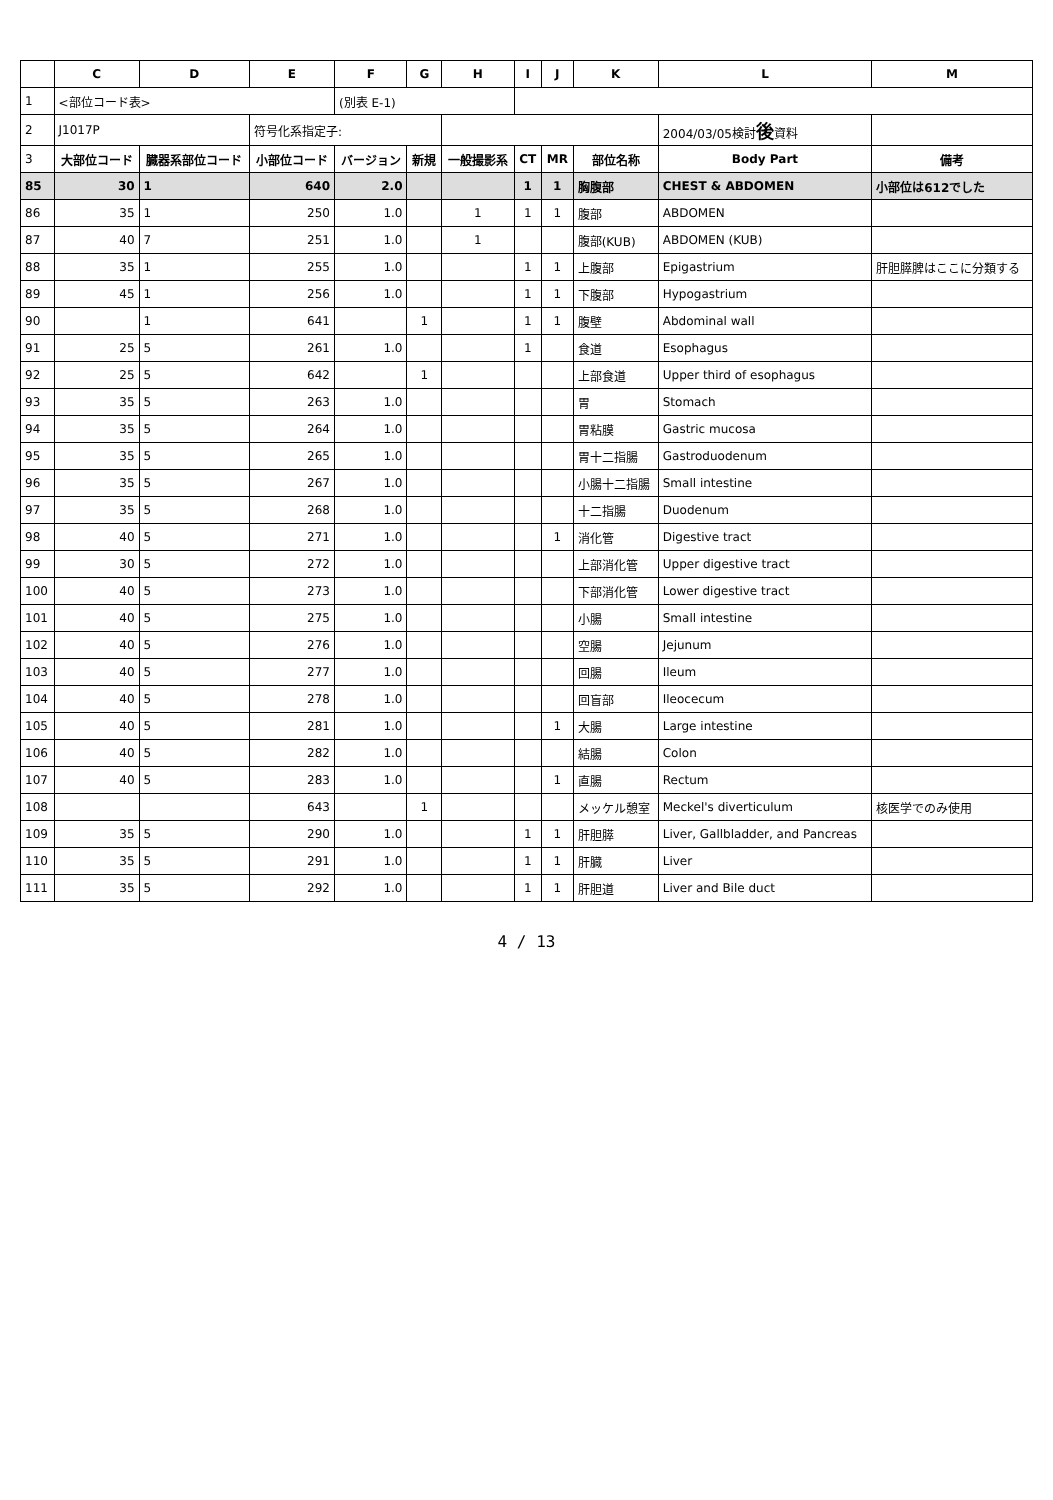| | C | D | E | F | G | H | I | J | K | L | M |
| 1 | <部位コード表> | | | (別表 E-1) | | | | | | | |
| 2 | J1017P | | 符号化系指定子: | | | | | | | 2004/03/05検討 後 資料 | |
| 3 | 大部位コード | 臓器系部位コード | 小部位コード | バージョン | 新規 | 一般撮影系 | CT | MR | 部位名称 | Body Part | 備考 |
| 85 | 30 | 1 | 640 | 2.0 | | | 1 | 1 | 胸腹部 | CHEST & ABDOMEN | 小部位は612でした |
| 86 | 35 | 1 | 250 | 1.0 | | 1 | 1 | 1 | 腹部 | ABDOMEN | |
| 87 | 40 | 7 | 251 | 1.0 | | 1 | | | 腹部(KUB) | ABDOMEN (KUB) | |
| 88 | 35 | 1 | 255 | 1.0 | | | 1 | 1 | 上腹部 | Epigastrium | 肝胆膵脾はここに分類する |
| 89 | 45 | 1 | 256 | 1.0 | | | 1 | 1 | 下腹部 | Hypogastrium | |
| 90 | | 1 | 641 | | 1 | | 1 | 1 | 腹壁 | Abdominal wall | |
| 91 | 25 | 5 | 261 | 1.0 | | | 1 | | 食道 | Esophagus | |
| 92 | 25 | 5 | 642 | | 1 | | | | 上部食道 | Upper third of esophagus | |
| 93 | 35 | 5 | 263 | 1.0 | | | | | 胃 | Stomach | |
| 94 | 35 | 5 | 264 | 1.0 | | | | | 胃粘膜 | Gastric mucosa | |
| 95 | 35 | 5 | 265 | 1.0 | | | | | 胃十二指腸 | Gastroduodenum | |
| 96 | 35 | 5 | 267 | 1.0 | | | | | 小腸十二指腸 | Small intestine | |
| 97 | 35 | 5 | 268 | 1.0 | | | | | 十二指腸 | Duodenum | |
| 98 | 40 | 5 | 271 | 1.0 | | | | 1 | 消化管 | Digestive tract | |
| 99 | 30 | 5 | 272 | 1.0 | | | | | 上部消化管 | Upper digestive tract | |
| 100 | 40 | 5 | 273 | 1.0 | | | | | 下部消化管 | Lower digestive tract | |
| 101 | 40 | 5 | 275 | 1.0 | | | | | 小腸 | Small intestine | |
| 102 | 40 | 5 | 276 | 1.0 | | | | | 空腸 | Jejunum | |
| 103 | 40 | 5 | 277 | 1.0 | | | | | 回腸 | Ileum | |
| 104 | 40 | 5 | 278 | 1.0 | | | | | 回盲部 | Ileocecum | |
| 105 | 40 | 5 | 281 | 1.0 | | | | 1 | 大腸 | Large intestine | |
| 106 | 40 | 5 | 282 | 1.0 | | | | | 結腸 | Colon | |
| 107 | 40 | 5 | 283 | 1.0 | | | | 1 | 直腸 | Rectum | |
| 108 | | | 643 | | 1 | | | | メッケル憩室 | Meckel's diverticulum | 核医学でのみ使用 |
| 109 | 35 | 5 | 290 | 1.0 | | | 1 | 1 | 肝胆膵 | Liver, Gallbladder, and Pancreas | |
| 110 | 35 | 5 | 291 | 1.0 | | | 1 | 1 | 肝臓 | Liver | |
| 111 | 35 | 5 | 292 | 1.0 | | | 1 | 1 | 肝胆道 | Liver and Bile duct | |
4 / 13